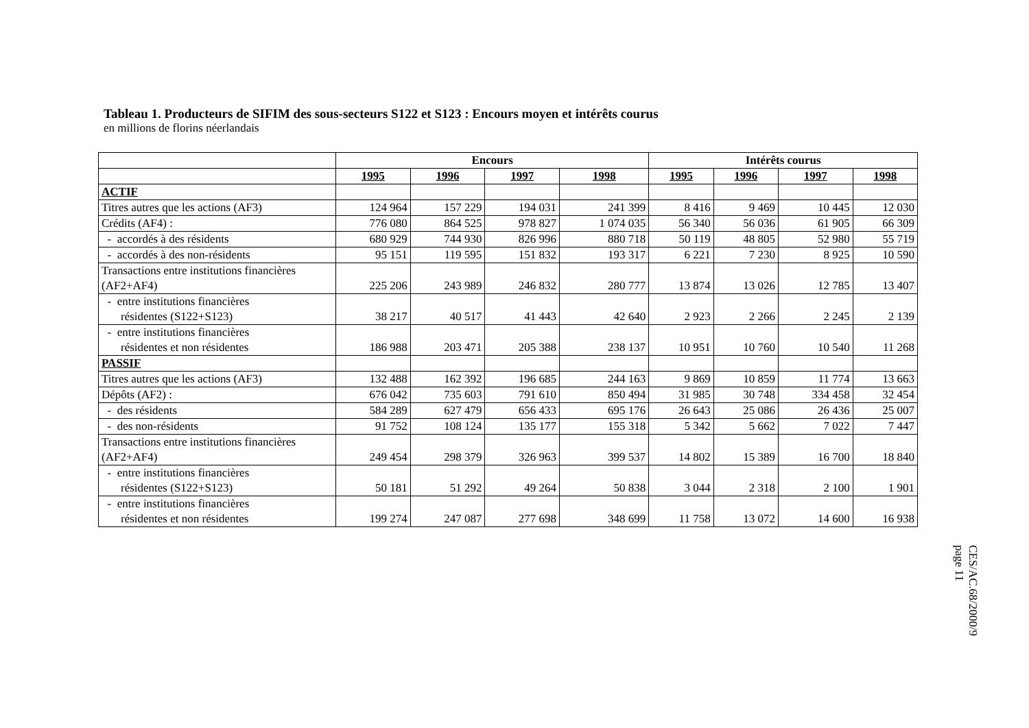Tableau 1. Producteurs de SIFIM des sous-secteurs S122 et S123 : Encours moyen et intérêts courus
en millions de florins néerlandais
| | Encours | | | | Intérêts courus | | | |
| --- | --- | --- | --- | --- | --- | --- | --- | --- |
| | 1995 | 1996 | 1997 | 1998 | 1995 | 1996 | 1997 | 1998 |
| ACTIF | | | | | | | | |
| Titres autres que les actions (AF3) | 124 964 | 157 229 | 194 031 | 241 399 | 8 416 | 9 469 | 10 445 | 12 030 |
| Crédits (AF4) : | 776 080 | 864 525 | 978 827 | 1 074 035 | 56 340 | 56 036 | 61 905 | 66 309 |
| - accordés à des résidents | 680 929 | 744 930 | 826 996 | 880 718 | 50 119 | 48 805 | 52 980 | 55 719 |
| - accordés à des non-résidents | 95 151 | 119 595 | 151 832 | 193 317 | 6 221 | 7 230 | 8 925 | 10 590 |
| Transactions entre institutions financières (AF2+AF4) | 225 206 | 243 989 | 246 832 | 280 777 | 13 874 | 13 026 | 12 785 | 13 407 |
| - entre institutions financières résidentes (S122+S123) | 38 217 | 40 517 | 41 443 | 42 640 | 2 923 | 2 266 | 2 245 | 2 139 |
| - entre institutions financières résidentes et non résidentes | 186 988 | 203 471 | 205 388 | 238 137 | 10 951 | 10 760 | 10 540 | 11 268 |
| PASSIF | | | | | | | | |
| Titres autres que les actions (AF3) | 132 488 | 162 392 | 196 685 | 244 163 | 9 869 | 10 859 | 11 774 | 13 663 |
| Dépôts (AF2) : | 676 042 | 735 603 | 791 610 | 850 494 | 31 985 | 30 748 | 334 458 | 32 454 |
| - des résidents | 584 289 | 627 479 | 656 433 | 695 176 | 26 643 | 25 086 | 26 436 | 25 007 |
| - des non-résidents | 91 752 | 108 124 | 135 177 | 155 318 | 5 342 | 5 662 | 7 022 | 7 447 |
| Transactions entre institutions financières (AF2+AF4) | 249 454 | 298 379 | 326 963 | 399 537 | 14 802 | 15 389 | 16 700 | 18 840 |
| - entre institutions financières résidentes (S122+S123) | 50 181 | 51 292 | 49 264 | 50 838 | 3 044 | 2 318 | 2 100 | 1 901 |
| - entre institutions financières résidentes et non résidentes | 199 274 | 247 087 | 277 698 | 348 699 | 11 758 | 13 072 | 14 600 | 16 938 |
CES/AC.68/2000/9
page 11